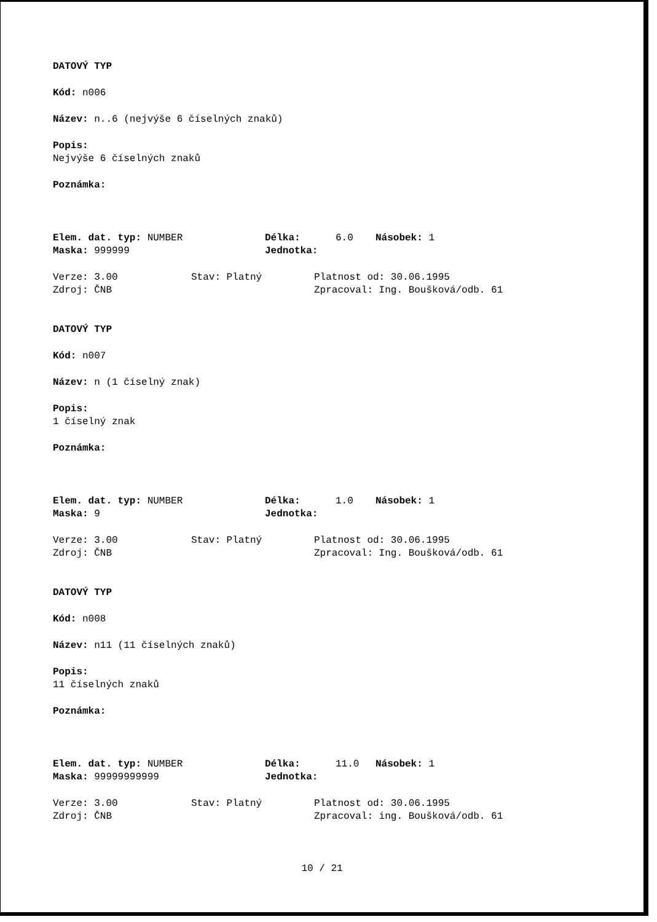DATOVÝ TYP
Kód: n006
Název: n..6 (nejvýše 6 číselných znaků)
Popis:
Nejvýše 6 číselných znaků
Poznámka:
Elem. dat. typ: NUMBER Délka: 6.0 Násobek: 1
Maska: 999999 Jednotka:
Verze: 3.00 Stav: Platný Platnost od: 30.06.1995
Zdroj: ČNB Zpracoval: Ing. Boušková/odb. 61
DATOVÝ TYP
Kód: n007
Název: n (1 číselný znak)
Popis:
1 číselný znak
Poznámka:
Elem. dat. typ: NUMBER Délka: 1.0 Násobek: 1
Maska: 9 Jednotka:
Verze: 3.00 Stav: Platný Platnost od: 30.06.1995
Zdroj: ČNB Zpracoval: Ing. Boušková/odb. 61
DATOVÝ TYP
Kód: n008
Název: n11 (11 číselných znaků)
Popis:
11 číselných znaků
Poznámka:
Elem. dat. typ: NUMBER Délka: 11.0 Násobek: 1
Maska: 99999999999 Jednotka:
Verze: 3.00 Stav: Platný Platnost od: 30.06.1995
Zdroj: ČNB Zpracoval: ing. Boušková/odb. 61
10 / 21